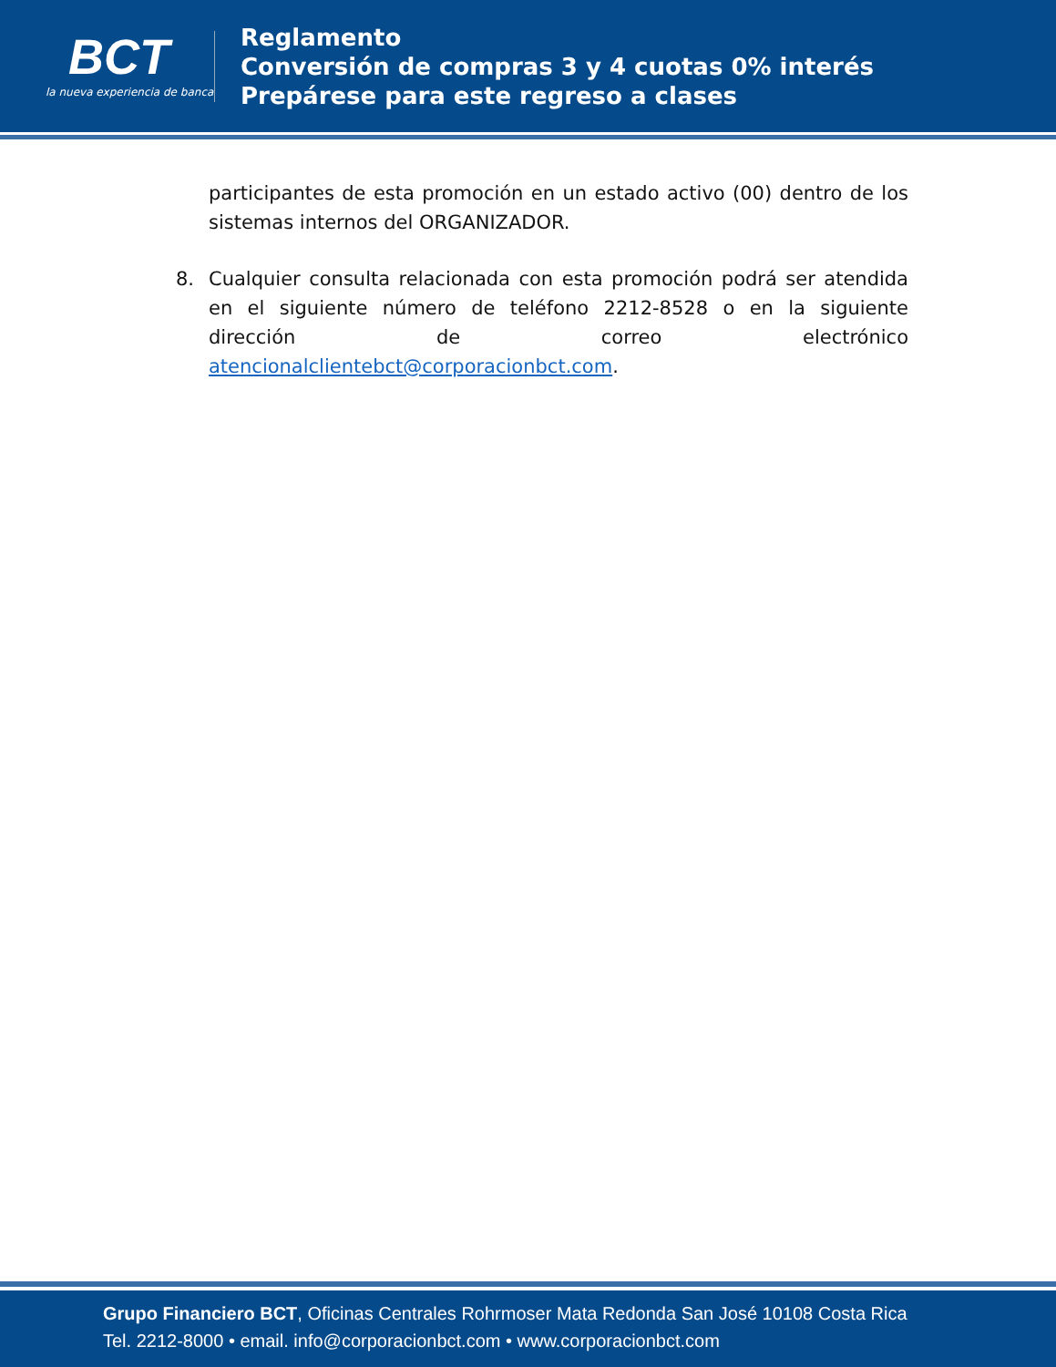BCT
la nueva experiencia de banca
Reglamento
Conversión de compras 3 y 4 cuotas 0% interés
Prepárese para este regreso a clases
participantes de esta promoción en un estado activo (00) dentro de los sistemas internos del ORGANIZADOR.
8. Cualquier consulta relacionada con esta promoción podrá ser atendida en el siguiente número de teléfono 2212-8528 o en la siguiente dirección de correo electrónico atencionalclientebct@corporacionbct.com.
Grupo Financiero BCT, Oficinas Centrales Rohrmoser Mata Redonda San José 10108 Costa Rica
Tel. 2212-8000 • email. info@corporacionbct.com • www.corporacionbct.com